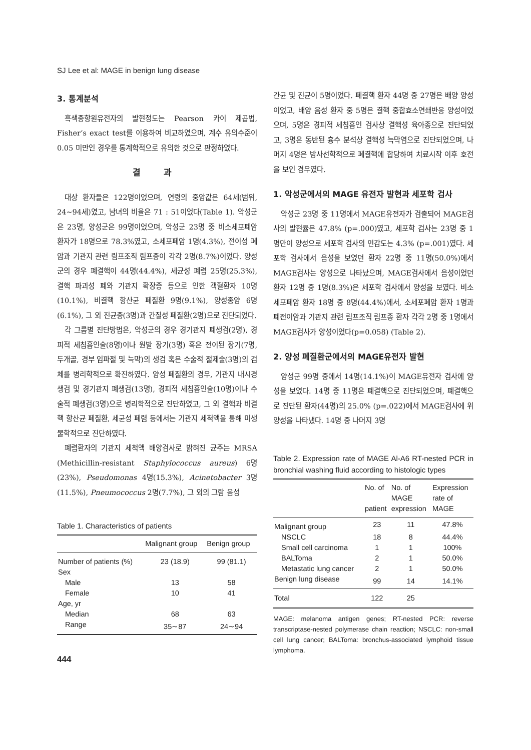SJ Lee et al: MAGE in benign lung disease
3. 통계분석
흑색종항원유전자의 발현정도는 Pearson 카이 제곱법, Fisher’s exact test를 이용하여 비교하였으며, 계수 유의수준이 0.05 미만인 경우를 통계학적으로 유의한 것으로 판정하였다.
결 과
대상 환자들은 122명이었으며, 연령의 중앙값은 64세(범위, 24∼94세)였고, 남녀의 비율은 71 : 51이었다(Table 1). 악성군은 23명, 양성군은 99명이었으며, 악성군 23명 중 비소세포폐암 환자가 18명으로 78.3%였고, 소세포폐암 1명(4.3%), 전이성 폐암과 기관지 관련 림프조직 림프종이 각각 2명(8.7%)이었다. 양성군의 경우 폐결핵이 44명(44.4%), 세균성 폐렴 25명(25.3%), 결핵 파괴성 폐와 기관지 확장증 등으로 인한 객혈환자 10명(10.1%), 비결핵 항산균 폐질환 9명(9.1%), 양성종양 6명(6.1%), 그 외 진균종(3명)과 간질성 폐질환(2명)으로 진단되었다.
각 그룹별 진단방법은, 악성군의 경우 경기관지 폐생검(2명), 경피적 세침흡인술(8명)이나 원발 장기(3명) 혹은 전이된 장기(7명, 두개골, 경부 임파절 및 늑막)의 생검 혹은 수술적 절제술(3명)의 검체를 병리학적으로 확진하였다. 양성 폐질환의 경우, 기관지 내시경 생검 및 경기관지 폐생검(13명), 경피적 세침흡인술(10명)이나 수술적 폐생검(3명)으로 병리학적으로 진단하였고, 그 외 결핵과 비결핵 항산균 폐질환, 세균성 폐렴 등에서는 기관지 세척액을 통해 미생물학적으로 진단하였다.
폐렴환자의 기관지 세척액 배양검사로 밝혀진 균주는 MRSA (Methicillin-resistant Staphylococcus aureus) 6명(23%), Pseudomonas 4명(15.3%), Acinetobacter 3명(11.5%), Pneumococcus 2명(7.7%), 그 외의 그람 음성
Table 1. Characteristics of patients
| | Malignant group | Benign group |
| --- | --- | --- |
| Number of patients (%) | 23 (18.9) | 99 (81.1) |
| Sex | | |
| Male | 13 | 58 |
| Female | 10 | 41 |
| Age, yr | | |
| Median | 68 | 63 |
| Range | 35∼87 | 24∼94 |
444
간균 및 진균이 5명이었다. 폐결핵 환자 44명 중 27명은 배양 양성이었고, 배양 음성 환자 중 5명은 결핵 중합효소연쇄반응 양성이었으며, 5명은 경피적 세침흡인 검사상 결핵성 육아종으로 진단되었고, 3명은 동반된 흉수 분석상 결핵성 늑막염으로 진단되었으며, 나머지 4명은 방사선학적으로 폐결핵에 합당하여 치료시작 이후 호전을 보인 경우였다.
1. 악성군에서의 MAGE 유전자 발현과 세포학 검사
악성군 23명 중 11명에서 MAGE유전자가 검출되어 MAGE검사의 발현율은 47.8% (p=.000)였고, 세포학 검사는 23명 중 1명만이 양성으로 세포학 검사의 민감도는 4.3% (p=.001)였다. 세포학 검사에서 음성을 보였던 환자 22명 중 11명(50.0%)에서 MAGE검사는 양성으로 나타났으며, MAGE검사에서 음성이었던 환자 12명 중 1명(8.3%)은 세포학 검사에서 양성을 보였다. 비소세포폐암 환자 18명 중 8명(44.4%)에서, 소세포폐암 환자 1명과 폐전이암과 기관지 관련 림프조직 림프종 환자 각각 2명 중 1명에서 MAGE검사가 양성이었다(p=0.058) (Table 2).
2. 양성 폐질환군에서의 MAGE유전자 발현
양성군 99명 중에서 14명(14.1%)이 MAGE유전자 검사에 양성을 보였다. 14명 중 11명은 폐결핵으로 진단되었으며, 폐결핵으로 진단된 환자(44명)의 25.0% (p=.022)에서 MAGE검사에 위양성을 나타냈다. 14명 중 나머지 3명
Table 2. Expression rate of MAGE Al-A6 RT-nested PCR in bronchial washing fluid according to histologic types
| | No. of patient | No. of MAGE expression | Expression rate of MAGE |
| --- | --- | --- | --- |
| Malignant group | 23 | 11 | 47.8% |
| NSCLC | 18 | 8 | 44.4% |
| Small cell carcinoma | 1 | 1 | 100% |
| BALToma | 2 | 1 | 50.0% |
| Metastatic lung cancer | 2 | 1 | 50.0% |
| Benign lung disease | 99 | 14 | 14.1% |
| Total | 122 | 25 | |
MAGE: melanoma antigen genes; RT-nested PCR: reverse transcriptase-nested polymerase chain reaction; NSCLC: non-small cell lung cancer; BALToma: bronchus-associated lymphoid tissue lymphoma.